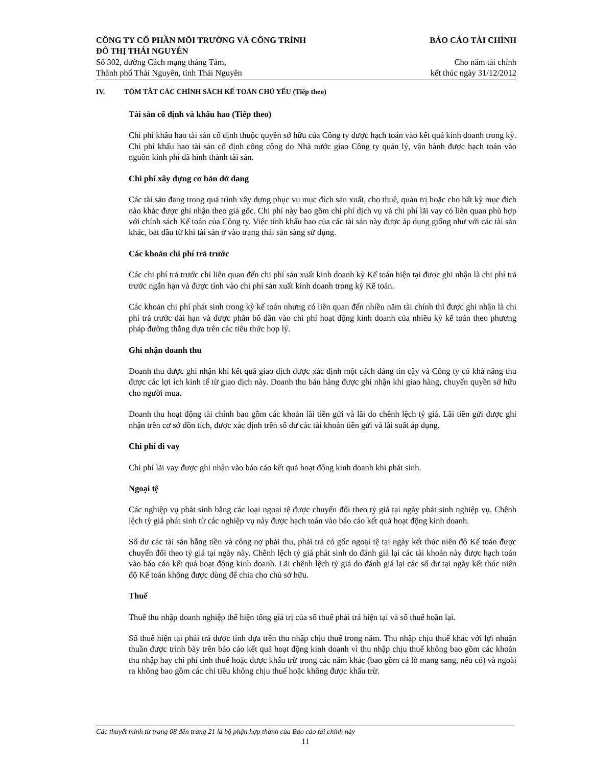CÔNG TY CỔ PHẦN MÔI TRƯỜNG VÀ CÔNG TRÌNH
ĐÔ THỊ THÁI NGUYÊN
Số 302, đường Cách mạng tháng Tám,
Thành phố Thái Nguyên, tỉnh Thái Nguyên
BÁO CÁO TÀI CHÍNH
Cho năm tài chính
kết thúc ngày 31/12/2012
IV. TÓM TẮT CÁC CHÍNH SÁCH KẾ TOÁN CHỦ YẾU (Tiếp theo)
Tài sản cố định và khấu hao (Tiếp theo)
Chi phí khấu hao tài sản cố định thuộc quyền sở hữu của Công ty được hạch toán vào kết quả kinh doanh trong kỳ. Chi phí khấu hao tài sản cố định công cộng do Nhà nước giao Công ty quản lý, vận hành được hạch toán vào nguồn kinh phí đã hình thành tài sản.
Chi phí xây dựng cơ bản dở dang
Các tài sản đang trong quá trình xây dựng phục vụ mục đích sản xuất, cho thuê, quản trị hoặc cho bất kỳ mục đích nào khác được ghi nhận theo giá gốc. Chi phí này bao gồm chi phí dịch vụ và chi phí lãi vay có liên quan phù hợp với chính sách Kế toán của Công ty. Việc tính khấu hao của các tài sản này được áp dụng giống như với các tài sản khác, bắt đầu từ khi tài sản ở vào trạng thái sẵn sàng sử dụng.
Các khoản chi phí trả trước
Các chi phí trả trước chỉ liên quan đến chi phí sản xuất kinh doanh kỳ Kế toán hiện tại được ghi nhận là chi phí trả trước ngắn hạn và được tính vào chi phí sản xuất kinh doanh trong kỳ Kế toán.
Các khoản chi phí phát sinh trong kỳ kế toán nhưng có liên quan đến nhiều năm tài chính thì được ghi nhận là chi phí trả trước dài hạn và được phân bổ dần vào chi phí hoạt động kinh doanh của nhiều kỳ kế toán theo phương pháp đường thẳng dựa trên các tiêu thức hợp lý.
Ghi nhận doanh thu
Doanh thu được ghi nhận khi kết quả giao dịch được xác định một cách đáng tin cậy và Công ty có khả năng thu được các lợi ích kinh tế từ giao dịch này. Doanh thu bán hàng được ghi nhận khi giao hàng, chuyển quyền sở hữu cho người mua.
Doanh thu hoạt động tài chính bao gồm các khoản lãi tiền gửi và lãi do chênh lệch tỷ giá. Lãi tiền gửi được ghi nhận trên cơ sở dồn tích, được xác định trên số dư các tài khoản tiền gửi và lãi suất áp dụng.
Chi phí đi vay
Chi phí lãi vay được ghi nhận vào báo cáo kết quả hoạt động kinh doanh khi phát sinh.
Ngoại tệ
Các nghiệp vụ phát sinh bằng các loại ngoại tệ được chuyển đổi theo tỷ giá tại ngày phát sinh nghiệp vụ. Chênh lệch tỷ giá phát sinh từ các nghiệp vụ này được hạch toán vào báo cáo kết quả hoạt động kinh doanh.
Số dư các tài sản bằng tiền và công nợ phải thu, phải trả có gốc ngoại tệ tại ngày kết thúc niên độ Kế toán được chuyển đổi theo tỷ giá tại ngày này. Chênh lệch tỷ giá phát sinh do đánh giá lại các tài khoản này được hạch toán vào báo cáo kết quả hoạt động kinh doanh. Lãi chênh lệch tỷ giá do đánh giá lại các số dư tại ngày kết thúc niên độ Kế toán không được dùng để chia cho chủ sở hữu.
Thuế
Thuế thu nhập doanh nghiệp thể hiện tổng giá trị của số thuế phải trả hiện tại và số thuế hoãn lại.
Số thuế hiện tại phải trả được tính dựa trên thu nhập chịu thuế trong năm. Thu nhập chịu thuế khác với lợi nhuận thuần được trình bày trên báo cáo kết quả hoạt động kinh doanh vì thu nhập chịu thuế không bao gồm các khoản thu nhập hay chi phí tính thuế hoặc được khấu trừ trong các năm khác (bao gồm cả lỗ mang sang, nếu có) và ngoài ra không bao gồm các chỉ tiêu không chịu thuế hoặc không được khấu trừ.
Các thuyết minh từ trang 08 đến trang 21 là bộ phận hợp thành của Báo cáo tài chính này
11